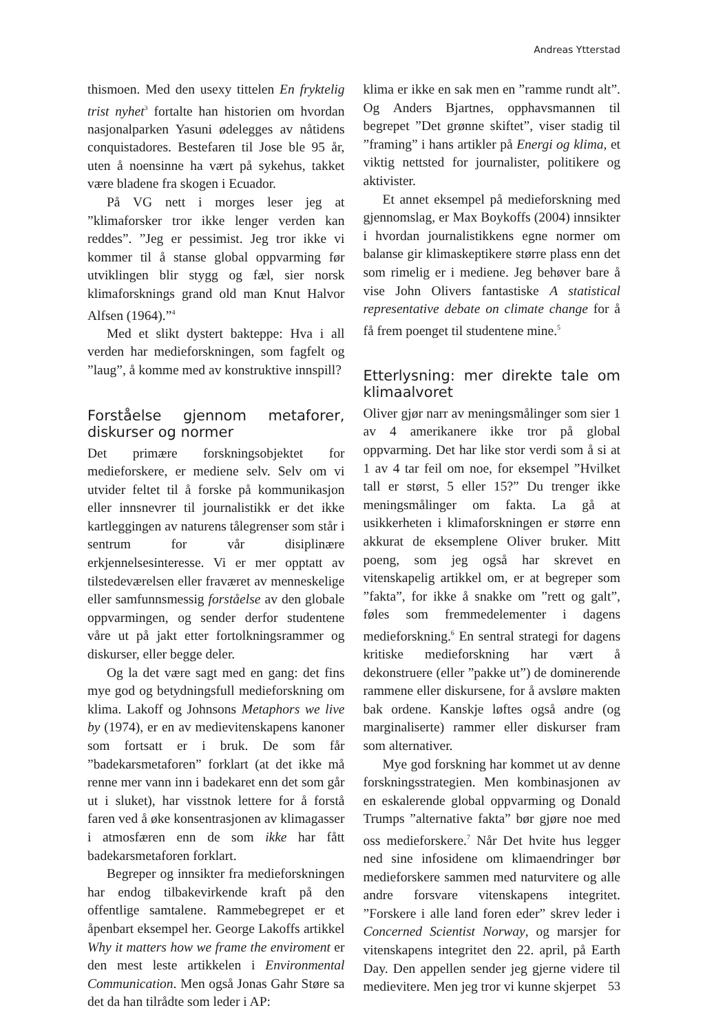Andreas Ytterstad
thismoen. Med den usexy tittelen En fryktelig trist nyhet<sup>3</sup> fortalte han historien om hvordan nasjonalparken Yasuni ødelegges av nåtidens conquistadores. Bestefaren til Jose ble 95 år, uten å noensinne ha vært på sykehus, takket være bladene fra skogen i Ecuador.
På VG nett i morges leser jeg at ”klimaforsker tror ikke lenger verden kan reddes”. ”Jeg er pessimist. Jeg tror ikke vi kommer til å stanse global oppvarming før utviklingen blir stygg og fæl, sier norsk klimaforsknings grand old man Knut Halvor Alfsen (1964).”<sup>4</sup>
Med et slikt dystert bakteppe: Hva i all verden har medieforskningen, som fagfelt og ”laug”, å komme med av konstruktive innspill?
Forståelse gjennom metaforer, diskurser og normer
Det primære forskningsobjektet for medieforskere, er mediene selv. Selv om vi utvider feltet til å forske på kommunikasjon eller innsnevrer til journalistikk er det ikke kartleggingen av naturens tålegrenser som står i sentrum for vår disiplinære erkjennelsesinteresse. Vi er mer opptatt av tilstedeværelsen eller fraværet av menneskelige eller samfunnsmessig forståelse av den globale oppvarmingen, og sender derfor studentene våre ut på jakt etter fortolkningsrammer og diskurser, eller begge deler.
Og la det være sagt med en gang: det fins mye god og betydningsfull medieforskning om klima. Lakoff og Johnsons Metaphors we live by (1974), er en av medievitenskapens kanoner som fortsatt er i bruk. De som får ”badekarsmetaforen” forklart (at det ikke må renne mer vann inn i badekaret enn det som går ut i sluket), har visstnok lettere for å forstå faren ved å øke konsentrasjonen av klimagasser i atmosfæren enn de som ikke har fått badekarsmetaforen forklart.
Begreper og innsikter fra medieforskningen har endog tilbakevirkende kraft på den offentlige samtalene. Rammebegrepet er et åpenbart eksempel her. George Lakoffs artikkel Why it matters how we frame the enviroment er den mest leste artikkelen i Environmental Communication. Men også Jonas Gahr Støre sa det da han tilrådte som leder i AP:
klima er ikke en sak men en ”ramme rundt alt”. Og Anders Bjartnes, opphavsmannen til begrepet ”Det grønne skiftet”, viser stadig til ”framing” i hans artikler på Energi og klima, et viktig nettsted for journalister, politikere og aktivister.
Et annet eksempel på medieforskning med gjennomslag, er Max Boykoffs (2004) innsikter i hvordan journalistikkens egne normer om balanse gir klimaskeptikere større plass enn det som rimelig er i mediene. Jeg behøver bare å vise John Olivers fantastiske A statistical representative debate on climate change for å få frem poenget til studentene mine.<sup>5</sup>
Etterlysning: mer direkte tale om klimaalvoret
Oliver gjør narr av meningsmålinger som sier 1 av 4 amerikanere ikke tror på global oppvarming. Det har like stor verdi som å si at 1 av 4 tar feil om noe, for eksempel ”Hvilket tall er størst, 5 eller 15?” Du trenger ikke meningsmålinger om fakta. La gå at usikkerheten i klimaforskningen er større enn akkurat de eksemplene Oliver bruker. Mitt poeng, som jeg også har skrevet en vitenskapelig artikkel om, er at begreper som ”fakta”, for ikke å snakke om ”rett og galt”, føles som fremmedelementer i dagens medieforskning.<sup>6</sup> En sentral strategi for dagens kritiske medieforskning har vært å dekonstruere (eller ”pakke ut”) de dominerende rammene eller diskursene, for å avsløre makten bak ordene. Kanskje løftes også andre (og marginaliserte) rammer eller diskurser fram som alternativer.
Mye god forskning har kommet ut av denne forskningsstrategien. Men kombinasjonen av en eskalerende global oppvarming og Donald Trumps ”alternative fakta” bør gjøre noe med oss medieforskere.<sup>7</sup> Når Det hvite hus legger ned sine infosidene om klimaendringer bør medieforskere sammen med naturvitere og alle andre forsvare vitenskapens integritet. ”Forskere i alle land foren eder” skrev leder i Concerned Scientist Norway, og marsjer for vitenskapens integritet den 22. april, på Earth Day. Den appellen sender jeg gjerne videre til medievitere. Men jeg tror vi kunne skjerpet
53